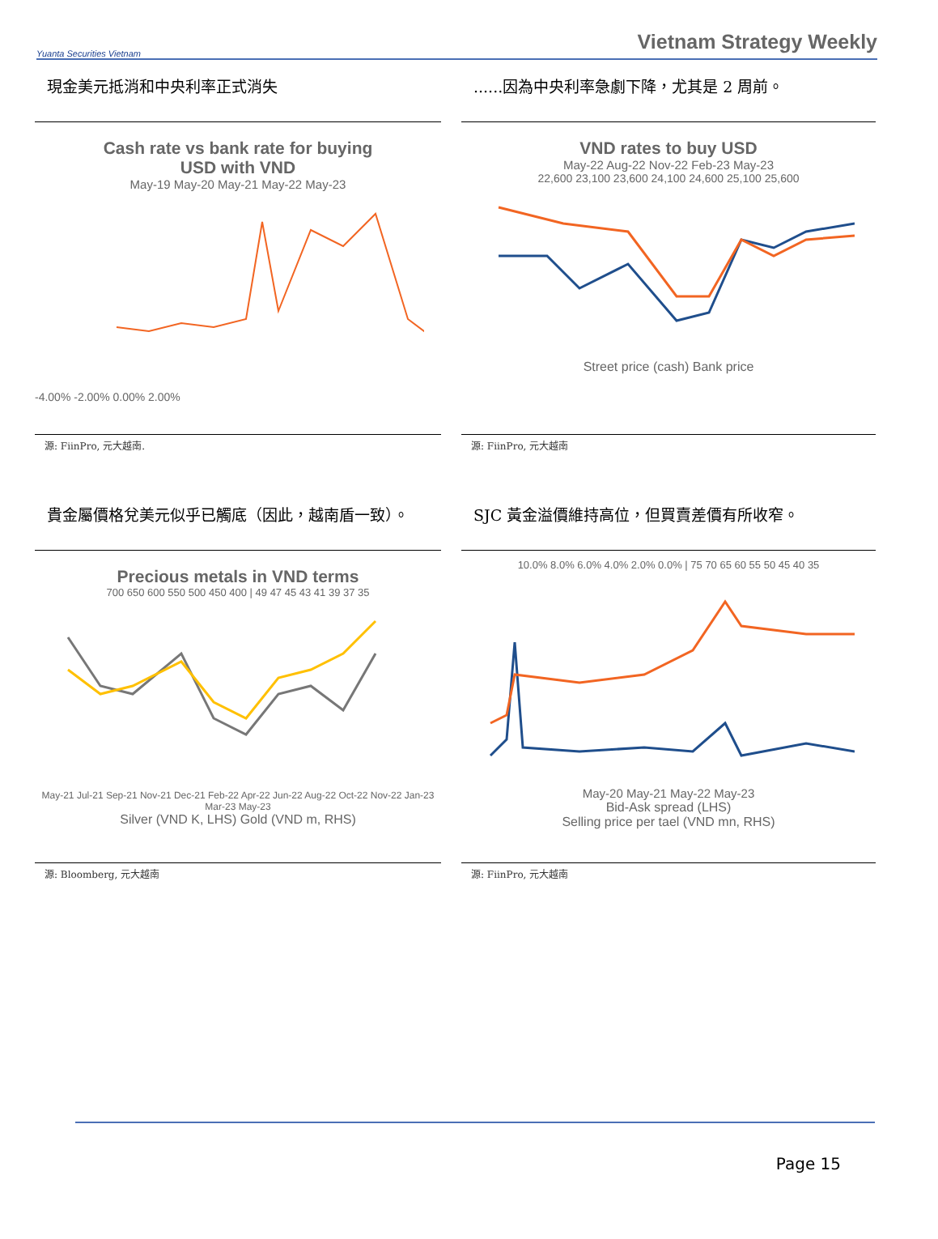Yuanta Securities Vietnam
Vietnam Strategy Weekly
現金美元抵消和中央利率正式消失
Cash rate vs bank rate for buying
USD with VND
May-19 May-20 May-21 May-22 May-23
-4.00% -2.00% 0.00% 2.00%
源: FiinPro, 元大越南.
......因為中央利率急劇下降，尤其是 2 周前。
VND rates to buy USD
May-22 Aug-22 Nov-22 Feb-23 May-23
22,600 23,100 23,600 24,100 24,600 25,100 25,600
Street price (cash) Bank price
源: FiinPro, 元大越南
貴金屬價格兌美元似乎已觸底（因此，越南盾一致）。
Precious metals in VND terms
700 650 600 550 500 450 400 | 49 47 45 43 41 39 37 35
May-21 Jul-21 Sep-21 Nov-21 Dec-21 Feb-22 Apr-22 Jun-22 Aug-22 Oct-22 Nov-22 Jan-23 Mar-23 May-23
Silver (VND K, LHS) Gold (VND m, RHS)
源: Bloomberg, 元大越南
SJC 黃金溢價維持高位，但買賣差價有所收窄。
10.0% 8.0% 6.0% 4.0% 2.0% 0.0% | 75 70 65 60 55 50 45 40 35
May-20 May-21 May-22 May-23
Bid-Ask spread (LHS)
Selling price per tael (VND mn, RHS)
源: FiinPro, 元大越南
Page 15